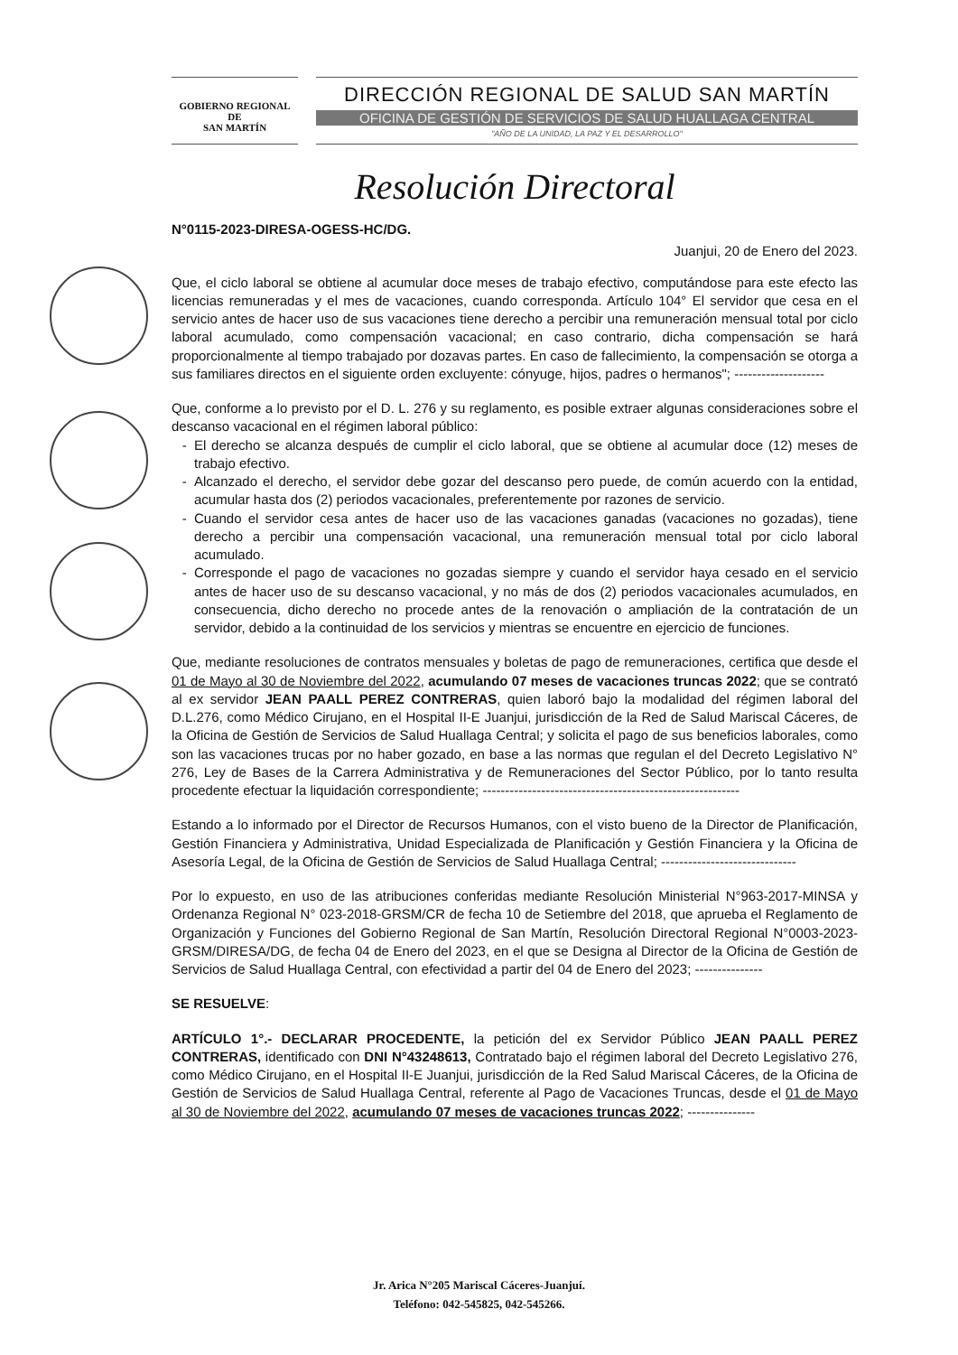GOBIERNO REGIONAL DE
SAN MARTÍN
DIRECCIÓN REGIONAL DE SALUD SAN MARTÍN
OFICINA DE GESTIÓN DE SERVICIOS DE SALUD HUALLAGA CENTRAL
"AÑO DE LA UNIDAD, LA PAZ Y EL DESARROLLO"
Resolución Directoral
N°0115-2023-DIRESA-OGESS-HC/DG.
Juanjui, 20 de Enero del 2023.
Que, el ciclo laboral se obtiene al acumular doce meses de trabajo efectivo, computándose para este efecto las licencias remuneradas y el mes de vacaciones, cuando corresponda. Artículo 104° El servidor que cesa en el servicio antes de hacer uso de sus vacaciones tiene derecho a percibir una remuneración mensual total por ciclo laboral acumulado, como compensación vacacional; en caso contrario, dicha compensación se hará proporcionalmente al tiempo trabajado por dozavas partes. En caso de fallecimiento, la compensación se otorga a sus familiares directos en el siguiente orden excluyente: cónyuge, hijos, padres o hermanos"; --------------------
Que, conforme a lo previsto por el D. L. 276 y su reglamento, es posible extraer algunas consideraciones sobre el descanso vacacional en el régimen laboral público:
El derecho se alcanza después de cumplir el ciclo laboral, que se obtiene al acumular doce (12) meses de trabajo efectivo.
Alcanzado el derecho, el servidor debe gozar del descanso pero puede, de común acuerdo con la entidad, acumular hasta dos (2) periodos vacacionales, preferentemente por razones de servicio.
Cuando el servidor cesa antes de hacer uso de las vacaciones ganadas (vacaciones no gozadas), tiene derecho a percibir una compensación vacacional, una remuneración mensual total por ciclo laboral acumulado.
Corresponde el pago de vacaciones no gozadas siempre y cuando el servidor haya cesado en el servicio antes de hacer uso de su descanso vacacional, y no más de dos (2) periodos vacacionales acumulados, en consecuencia, dicho derecho no procede antes de la renovación o ampliación de la contratación de un servidor, debido a la continuidad de los servicios y mientras se encuentre en ejercicio de funciones.
Que, mediante resoluciones de contratos mensuales y boletas de pago de remuneraciones, certifica que desde el 01 de Mayo al 30 de Noviembre del 2022, acumulando 07 meses de vacaciones truncas 2022; que se contrató al ex servidor JEAN PAALL PEREZ CONTRERAS, quien laboró bajo la modalidad del régimen laboral del D.L.276, como Médico Cirujano, en el Hospital II-E Juanjui, jurisdicción de la Red de Salud Mariscal Cáceres, de la Oficina de Gestión de Servicios de Salud Huallaga Central; y solicita el pago de sus beneficios laborales, como son las vacaciones trucas por no haber gozado, en base a las normas que regulan el del Decreto Legislativo N° 276, Ley de Bases de la Carrera Administrativa y de Remuneraciones del Sector Público, por lo tanto resulta procedente efectuar la liquidación correspondiente; ---------------------------------------------------------
Estando a lo informado por el Director de Recursos Humanos, con el visto bueno de la Director de Planificación, Gestión Financiera y Administrativa, Unidad Especializada de Planificación y Gestión Financiera y la Oficina de Asesoría Legal, de la Oficina de Gestión de Servicios de Salud Huallaga Central; ------------------------------
Por lo expuesto, en uso de las atribuciones conferidas mediante Resolución Ministerial N°963-2017-MINSA y Ordenanza Regional N° 023-2018-GRSM/CR de fecha 10 de Setiembre del 2018, que aprueba el Reglamento de Organización y Funciones del Gobierno Regional de San Martín, Resolución Directoral Regional N°0003-2023-GRSM/DIRESA/DG, de fecha 04 de Enero del 2023, en el que se Designa al Director de la Oficina de Gestión de Servicios de Salud Huallaga Central, con efectividad a partir del 04 de Enero del 2023; ---------------
SE RESUELVE:
ARTÍCULO 1°.- DECLARAR PROCEDENTE, la petición del ex Servidor Público JEAN PAALL PEREZ CONTRERAS, identificado con DNI N°43248613, Contratado bajo el régimen laboral del Decreto Legislativo 276, como Médico Cirujano, en el Hospital II-E Juanjui, jurisdicción de la Red Salud Mariscal Cáceres, de la Oficina de Gestión de Servicios de Salud Huallaga Central, referente al Pago de Vacaciones Truncas, desde el 01 de Mayo al 30 de Noviembre del 2022, acumulando 07 meses de vacaciones truncas 2022; ---------------
Jr. Arica N°205 Mariscal Cáceres-Juanjuí.
Teléfono: 042-545825, 042-545266.